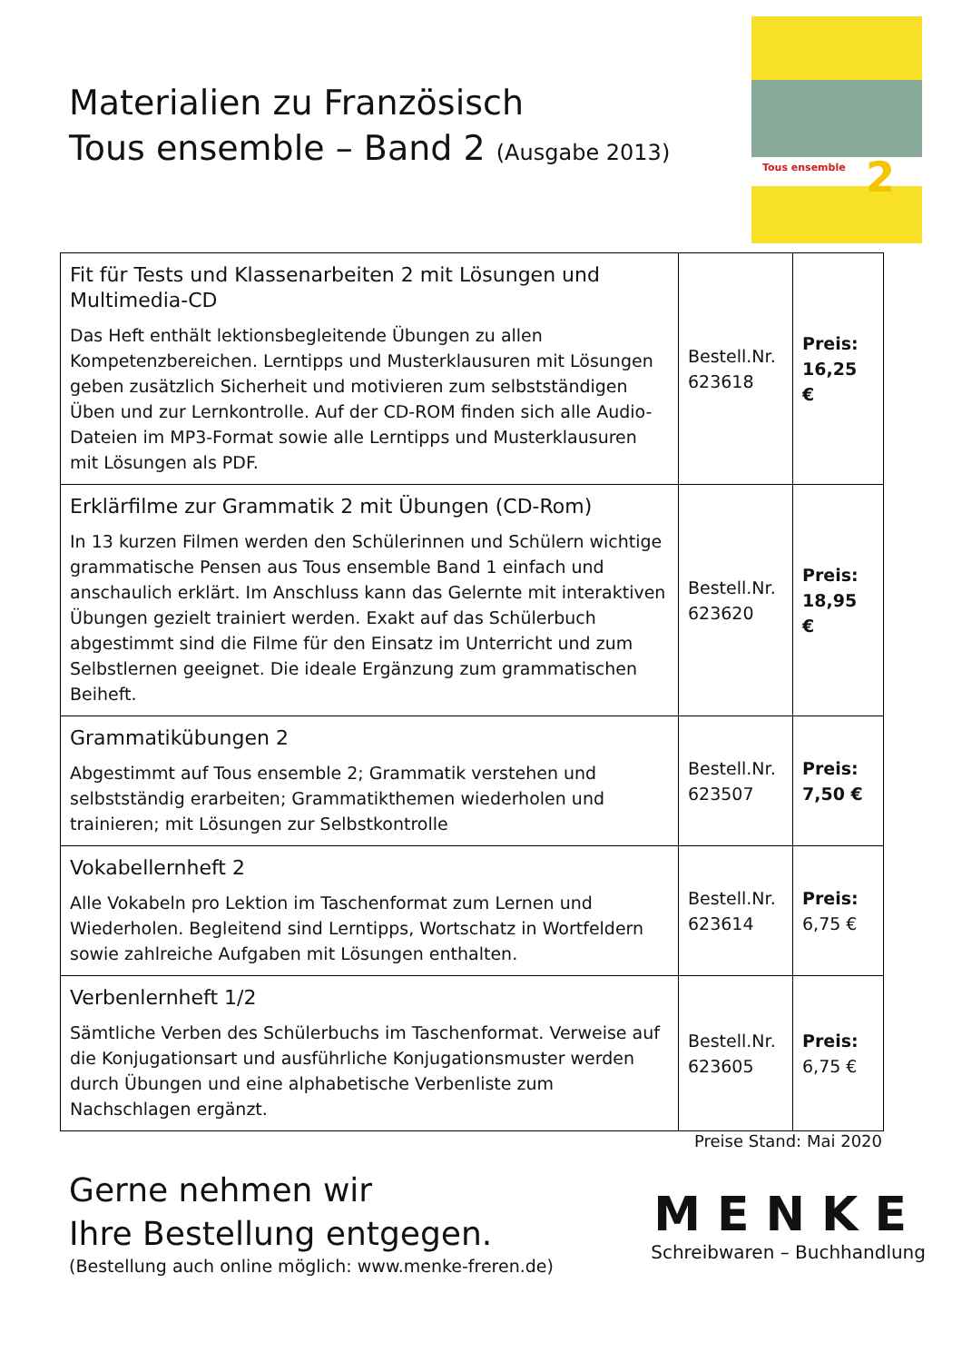Materialien zu Französisch
Tous ensemble – Band 2 (Ausgabe 2013)
Tous ensemble 2
| Fit für Tests und Klassenarbeiten 2 mit Lösungen und Multimedia-CD Das Heft enthält lektionsbegleitende Übungen zu allen Kompetenzbereichen. Lerntipps und Musterklausuren mit Lösungen geben zusätzlich Sicherheit und motivieren zum selbstständigen Üben und zur Lernkontrolle. Auf der CD-ROM finden sich alle Audio-Dateien im MP3-Format sowie alle Lerntipps und Musterklausuren mit Lösungen als PDF. | Bestell.Nr. 623618 | Preis: 16,25 € |
| Erklärfilme zur Grammatik 2 mit Übungen (CD-Rom) In 13 kurzen Filmen werden den Schülerinnen und Schülern wichtige grammatische Pensen aus Tous ensemble Band 1 einfach und anschaulich erklärt. Im Anschluss kann das Gelernte mit interaktiven Übungen gezielt trainiert werden. Exakt auf das Schülerbuch abgestimmt sind die Filme für den Einsatz im Unterricht und zum Selbstlernen geeignet. Die ideale Ergänzung zum grammatischen Beiheft. | Bestell.Nr. 623620 | Preis: 18,95 € |
| Grammatikübungen 2 Abgestimmt auf Tous ensemble 2; Grammatik verstehen und selbstständig erarbeiten; Grammatikthemen wiederholen und trainieren; mit Lösungen zur Selbstkontrolle | Bestell.Nr. 623507 | Preis: 7,50 € |
| Vokabellernheft 2 Alle Vokabeln pro Lektion im Taschenformat zum Lernen und Wiederholen. Begleitend sind Lerntipps, Wortschatz in Wortfeldern sowie zahlreiche Aufgaben mit Lösungen enthalten. | Bestell.Nr. 623614 | Preis: 6,75 € |
| Verbenlernheft 1/2 Sämtliche Verben des Schülerbuchs im Taschenformat. Verweise auf die Konjugationsart und ausführliche Konjugationsmuster werden durch Übungen und eine alphabetische Verbenliste zum Nachschlagen ergänzt. | Bestell.Nr. 623605 | Preis: 6,75 € |
Preise Stand: Mai 2020
Gerne nehmen wir
Ihre Bestellung entgegen.
(Bestellung auch online möglich: www.menke-freren.de)
MENKE
Schreibwaren – Buchhandlung